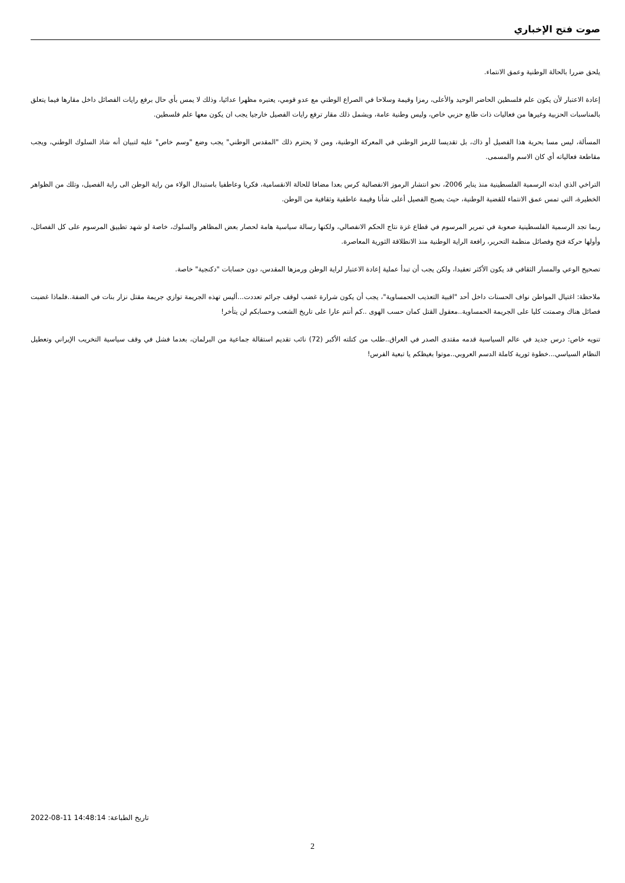صوت فتح الإخباري
يلحق ضررا بالحالة الوطنية وعمق الانتماء.
إعادة الاعتبار لأن يكون علم فلسطين الحاضر الوحيد والأعلى، رمزا وقيمة وسلاحا في الصراع الوطني مع عدو قومي، يعتبره مظهرا عدائيا، وذلك لا يمس بأي حال برفع رايات الفصائل داخل مقارها فيما يتعلق بالمناسبات الحزبية وغيرها من فعاليات ذات طابع حزبي خاص، وليس وطنية عامة، ويشمل ذلك مقار ترفع رايات الفصيل خارجيا يجب ان يكون معها علم فلسطين.
المسألة، ليس مسا بحرية هذا الفصيل أو ذاك، بل تقديسا للرمز الوطني في المعركة الوطنية، ومن لا يحترم ذلك "المقدس الوطني" يجب وضع "وسم خاص" عليه لتبيان أنه شاذ السلوك الوطني، ويجب مقاطعة فعالياته أي كان الاسم والمسمى.
التراخي الذي ابدته الرسمية الفلسطينية منذ يناير 2006، نحو انتشار الرموز الانفصالية كرس بعدا مضافا للحالة الانقسامية، فكريا وعاطفيا باستبدال الولاء من راية الوطن الى راية الفصيل، وتلك من الظواهر الخطيرة، التي تمس عمق الانتماء للقضية الوطنية، حيث يصبح الفصيل أعلى شأنا وقيمة عاطفية وثقافية من الوطن.
ربما تجد الرسمية الفلسطينية صعوبة في تمرير المرسوم في قطاع غزة نتاج الحكم الانفصالي، ولكنها رسالة سياسية هامة لحصار بعض المظاهر والسلوك، خاصة لو شهد تطبيق المرسوم على كل الفصائل، وأولها حركة فتح وفصائل منظمة التحرير، رافعة الراية الوطنية منذ الانطلاقة الثورية المعاصرة.
تصحيح الوعي والمسار الثقافي قد يكون الأكثر تعقيدا، ولكن يجب أن تبدأ عملية إعادة الاعتبار لراية الوطن ورمزها المقدس، دون حسابات "دكنجية" خاصة.
ملاحظة: اغتيال المواطن نواف الحسنات داخل أحد "اقبية التعذيب الحمساوية"، يجب أن يكون شرارة غضب لوقف جرائم تعددت...أليس تهذه الجريمة توازي جريمة مقتل نزار بنات في الضفة..فلماذا غضبت فصائل هناك وصمتت كليا على الجريمة الحمساوية..معقول القتل كمان حسب الهوى ..كم أنتم عارا على تاريخ الشعب وحسابكم لن يتأخر!
تنويه خاص: درس جديد في عالم السياسية قدمه مقتدى الصدر في العراق..طلب من كتلته الأكبر (72) نائب تقديم استقالة جماعية من البرلمان، بعدما فشل في وقف سياسية التخريب الإيراني وتعطيل النظام السياسي...خطوة ثورية كاملة الدسم العروبي..موتوا بغيظكم يا تبعية الفرس!
تاريخ الطباعة: 2022-08-11 14:48:14
2